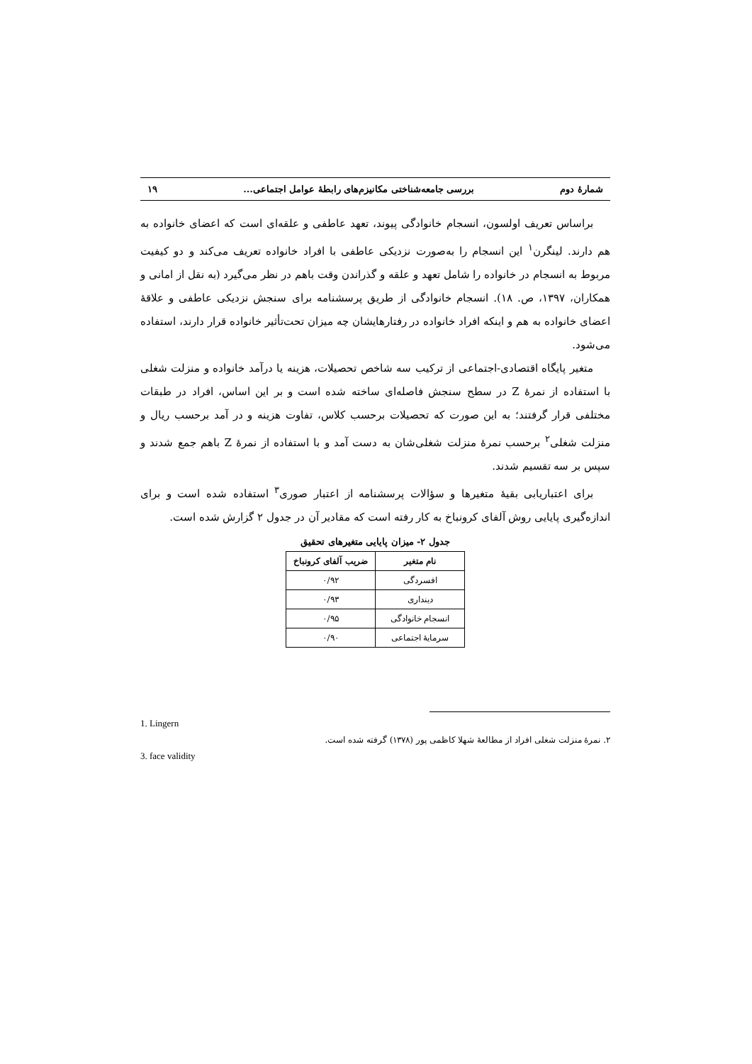شمارهٔ دوم بررسی جامعه‌شناختی مکانیزم‌های رابطهٔ عوامل اجتماعی... ۱۹
براساس تعریف اولسون، انسجام خانوادگی پیوند، تعهد عاطفی و علقه‌ای است که اعضای خانواده به هم دارند. لینگرن<sup>۱</sup> این انسجام را به‌صورت نزدیکی عاطفی با افراد خانواده تعریف می‌کند و دو کیفیت مربوط به انسجام در خانواده را شامل تعهد و علقه و گذراندن وقت باهم در نظر می‌گیرد (به نقل از امانی و همکاران، ۱۳۹۷، ص. ۱۸). انسجام خانوادگی از طریق پرسشنامه برای سنجش نزدیکی عاطفی و علاقهٔ اعضای خانواده به هم و اینکه افراد خانواده در رفتارهایشان چه میزان تحت‌تأثیر خانواده قرار دارند، استفاده می‌شود.
متغیر پایگاه اقتصادی-اجتماعی از ترکیب سه شاخص تحصیلات، هزینه یا درآمد خانواده و منزلت شغلی با استفاده از نمرهٔ Z در سطح سنجش فاصله‌ای ساخته شده است و بر این اساس، افراد در طبقات مختلفی قرار گرفتند؛ به این صورت که تحصیلات برحسب کلاس، تفاوت هزینه و در آمد برحسب ریال و منزلت شغلی<sup>۲</sup> برحسب نمرهٔ منزلت شغلی‌شان به دست آمد و با استفاده از نمرهٔ Z باهم جمع شدند و سپس بر سه تقسیم شدند.
برای اعتباریابی بقیهٔ متغیرها و سؤالات پرسشنامه از اعتبار صوری<sup>۳</sup> استفاده شده است و برای اندازه‌گیری پایایی روش آلفای کرونباخ به کار رفته است که مقادیر آن در جدول ۲ گزارش شده است.
جدول ۲- میزان پایایی متغیرهای تحقیق
| نام متغیر | ضریب آلفای کرونباخ |
| --- | --- |
| افسردگی | ۰/۹۲ |
| دینداری | ۰/۹۳ |
| انسجام خانوادگی | ۰/۹۵ |
| سرمایهٔ اجتماعی | ۰/۹۰ |
1. Lingern
۲. نمرهٔ منزلت شغلی افراد از مطالعهٔ شهلا کاظمی پور (۱۳۷۸) گرفته شده است.
3. face validity